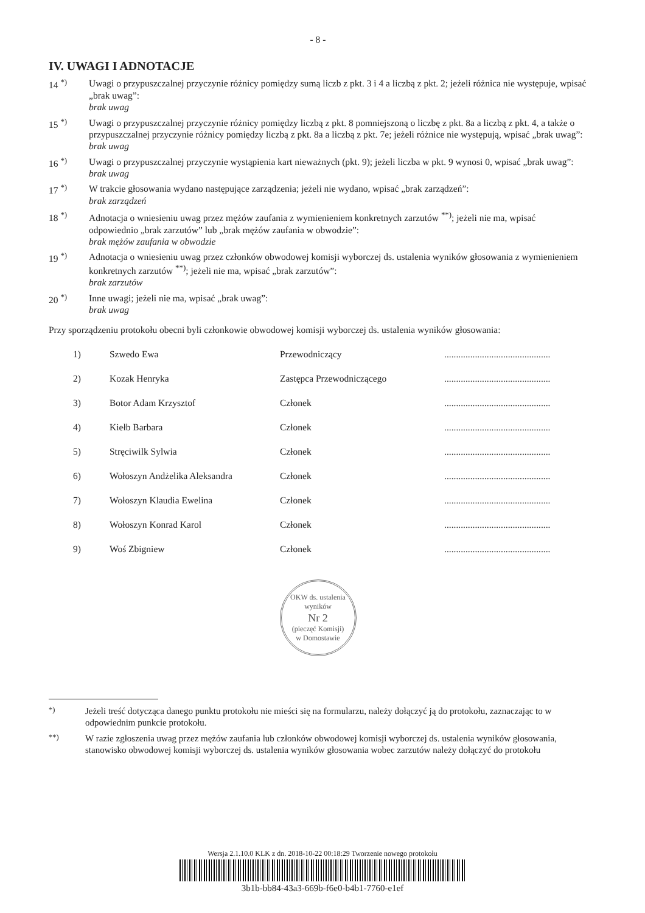- 8 -
IV. UWAGI I ADNOTACJE
14 <sup>*)</sup> Uwagi o przypuszczalnej przyczynie różnicy pomiędzy sumą liczb z pkt. 3 i 4 a liczbą z pkt. 2; jeżeli różnica nie występuje, wpisać „brak uwag”:
brak uwag
15 <sup>*)</sup> Uwagi o przypuszczalnej przyczynie różnicy pomiędzy liczbą z pkt. 8 pomniejszoną o liczbę z pkt. 8a a liczbą z pkt. 4, a także o przypuszczalnej przyczynie różnicy pomiędzy liczbą z pkt. 8a a liczbą z pkt. 7e; jeżeli różnice nie występują, wpisać „brak uwag”:
brak uwag
16 <sup>*)</sup> Uwagi o przypuszczalnej przyczynie wystąpienia kart nieważnych (pkt. 9); jeżeli liczba w pkt. 9 wynosi 0, wpisać „brak uwag”:
brak uwag
17 <sup>*)</sup> W trakcie głosowania wydano następujące zarządzenia; jeżeli nie wydano, wpisać „brak zarządzeń”:
brak zarządzeń
18 <sup>*)</sup> Adnotacja o wniesieniu uwag przez mężów zaufania z wymienieniem konkretnych zarzutów <sup>**)</sup>; jeżeli nie ma, wpisać odpowiednio „brak zarzutów” lub „brak mężów zaufania w obwodzie”:
brak mężów zaufania w obwodzie
19 <sup>*)</sup> Adnotacja o wniesieniu uwag przez członków obwodowej komisji wyborczej ds. ustalenia wyników głosowania z wymienieniem konkretnych zarzutów <sup>**)</sup>; jeżeli nie ma, wpisać „brak zarzutów”:
brak zarzutów
20 <sup>*)</sup> Inne uwagi; jeżeli nie ma, wpisać „brak uwag”:
brak uwag
Przy sporządzeniu protokołu obecni byli członkowie obwodowej komisji wyborczej ds. ustalenia wyników głosowania:
| 1) | Szwedo Ewa | Przewodniczący | ............................................. |
| 2) | Kozak Henryka | Zastępca Przewodniczącego | ............................................. |
| 3) | Botor Adam Krzysztof | Członek | ............................................. |
| 4) | Kiełb Barbara | Członek | ............................................. |
| 5) | Stręciwilk Sylwia | Członek | ............................................. |
| 6) | Wołoszyn Andżelika Aleksandra | Członek | ............................................. |
| 7) | Wołoszyn Klaudia Ewelina | Członek | ............................................. |
| 8) | Wołoszyn Konrad Karol | Członek | ............................................. |
| 9) | Woś Zbigniew | Członek | ............................................. |
OKW ds. ustalenia wyników
Nr 2
(pieczęć Komisji)
w Domostawie
<sup>*)</sup> Jeżeli treść dotycząca danego punktu protokołu nie mieści się na formularzu, należy dołączyć ją do protokołu, zaznaczając to w odpowiednim punkcie protokołu.
<sup>**)</sup> W razie zgłoszenia uwag przez mężów zaufania lub członków obwodowej komisji wyborczej ds. ustalenia wyników głosowania, stanowisko obwodowej komisji wyborczej ds. ustalenia wyników głosowania wobec zarzutów należy dołączyć do protokołu
Wersja 2.1.10.0 KLK z dn. 2018-10-22 00:18:29 Tworzenie nowego protokołu
3b1b-bb84-43a3-669b-f6e0-b4b1-7760-e1ef